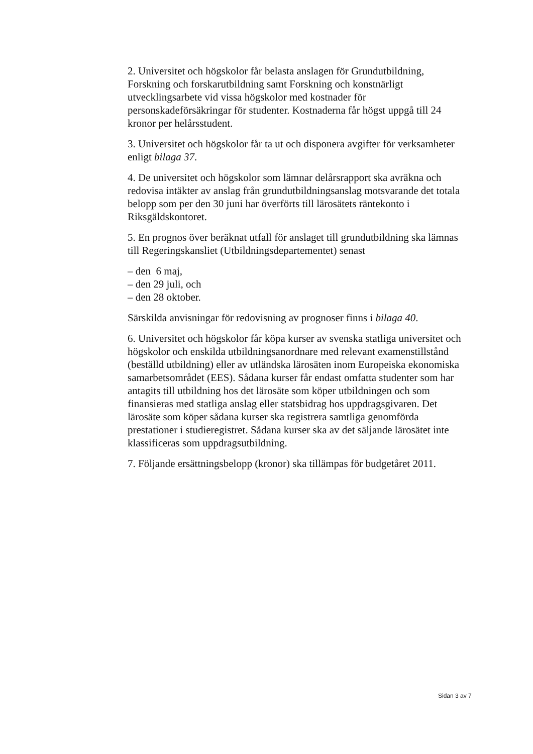2. Universitet och högskolor får belasta anslagen för Grundutbildning, Forskning och forskarutbildning samt Forskning och konstnärligt utvecklingsarbete vid vissa högskolor med kostnader för personskadeförsäkringar för studenter. Kostnaderna får högst uppgå till 24 kronor per helårsstudent.
3. Universitet och högskolor får ta ut och disponera avgifter för verksamheter enligt bilaga 37.
4. De universitet och högskolor som lämnar delårsrapport ska avräkna och redovisa intäkter av anslag från grundutbildningsanslag motsvarande det totala belopp som per den 30 juni har överförts till lärosätets räntekonto i Riksgäldskontoret.
5. En prognos över beräknat utfall för anslaget till grundutbildning ska lämnas till Regeringskansliet (Utbildningsdepartementet) senast
– den 6 maj,
– den 29 juli, och
– den 28 oktober.
Särskilda anvisningar för redovisning av prognoser finns i bilaga 40.
6. Universitet och högskolor får köpa kurser av svenska statliga universitet och högskolor och enskilda utbildningsanordnare med relevant examenstillstånd (beställd utbildning) eller av utländska lärosäten inom Europeiska ekonomiska samarbetsområdet (EES). Sådana kurser får endast omfatta studenter som har antagits till utbildning hos det lärosäte som köper utbildningen och som finansieras med statliga anslag eller statsbidrag hos uppdragsgivaren. Det lärosäte som köper sådana kurser ska registrera samtliga genomförda prestationer i studieregistret. Sådana kurser ska av det säljande lärosätet inte klassificeras som uppdragsutbildning.
7. Följande ersättningsbelopp (kronor) ska tillämpas för budgetåret 2011.
Sidan 3 av 7